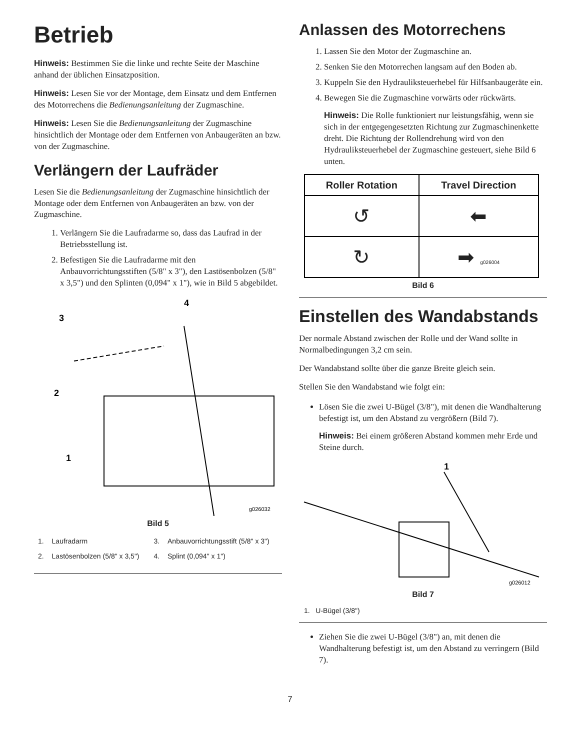Betrieb
Hinweis: Bestimmen Sie die linke und rechte Seite der Maschine anhand der üblichen Einsatzposition.
Hinweis: Lesen Sie vor der Montage, dem Einsatz und dem Entfernen des Motorrechens die Bedienungsanleitung der Zugmaschine.
Hinweis: Lesen Sie die Bedienungsanleitung der Zugmaschine hinsichtlich der Montage oder dem Entfernen von Anbaugeräten an bzw. von der Zugmaschine.
Verlängern der Laufräder
Lesen Sie die Bedienungsanleitung der Zugmaschine hinsichtlich der Montage oder dem Entfernen von Anbaugeräten an bzw. von der Zugmaschine.
1. Verlängern Sie die Laufradarme so, dass das Laufrad in der Betriebsstellung ist.
2. Befestigen Sie die Laufradarme mit den Anbauvorrichtungsstiften (5/8" x 3"), den Lastösenbolzen (5/8" x 3,5") und den Splinten (0,094" x 1"), wie in Bild 5 abgebildet.
3
4
2
1
g026032
Bild 5
| 1. | Laufradarm | 3. | Anbauvorrichtungsstift (5/8" x 3") |
| 2. | Lastösenbolzen (5/8" x 3,5") | 4. | Splint (0,094" x 1") |
Anlassen des Motorrechens
1. Lassen Sie den Motor der Zugmaschine an.
2. Senken Sie den Motorrechen langsam auf den Boden ab.
3. Kuppeln Sie den Hydrauliksteuerhebel für Hilfsanbaugeräte ein.
4. Bewegen Sie die Zugmaschine vorwärts oder rückwärts.
Hinweis: Die Rolle funktioniert nur leistungsfähig, wenn sie sich in der entgegengesetzten Richtung zur Zugmaschinenkette dreht. Die Richtung der Rollendrehung wird von den Hydrauliksteuerhebel der Zugmaschine gesteuert, siehe Bild 6 unten.
| Roller Rotation | Travel Direction |
| --- | --- |
| ↺ | ⬅ |
| ↻ | ➡ g026004 |
Bild 6
Einstellen des Wandabstands
Der normale Abstand zwischen der Rolle und der Wand sollte in Normalbedingungen 3,2 cm sein.
Der Wandabstand sollte über die ganze Breite gleich sein.
Stellen Sie den Wandabstand wie folgt ein:
Lösen Sie die zwei U-Bügel (3/8"), mit denen die Wandhalterung befestigt ist, um den Abstand zu vergrößern (Bild 7).
Hinweis: Bei einem größeren Abstand kommen mehr Erde und Steine durch.
1
g026012
Bild 7
1. U-Bügel (3/8")
Ziehen Sie die zwei U-Bügel (3/8") an, mit denen die Wandhalterung befestigt ist, um den Abstand zu verringern (Bild 7).
7